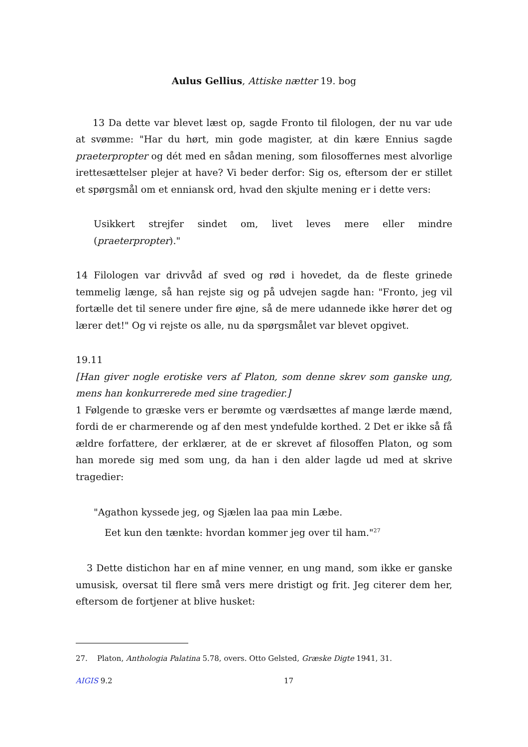Aulus Gellius, Attiske nætter 19. bog
13 Da dette var blevet læst op, sagde Fronto til filologen, der nu var ude at svømme: "Har du hørt, min gode magister, at din kære Ennius sagde praeterpropter og dét med en sådan mening, som filosoffernes mest alvorlige irettesættelser plejer at have? Vi beder derfor: Sig os, eftersom der er stillet et spørgsmål om et enniansk ord, hvad den skjulte mening er i dette vers:
Usikkert strejfer sindet om, livet leves mere eller mindre (praeterpropter)."
14 Filologen var drivvåd af sved og rød i hovedet, da de fleste grinede temmelig længe, så han rejste sig og på udvejen sagde han: "Fronto, jeg vil fortælle det til senere under fire øjne, så de mere udannede ikke hører det og lærer det!" Og vi rejste os alle, nu da spørgsmålet var blevet opgivet.
19.11
[Han giver nogle erotiske vers af Platon, som denne skrev som ganske ung, mens han konkurrerede med sine tragedier.]
1 Følgende to græske vers er berømte og værdsættes af mange lærde mænd, fordi de er charmerende og af den mest yndefulde korthed. 2 Det er ikke så få ældre forfattere, der erklærer, at de er skrevet af filosoffen Platon, og som han morede sig med som ung, da han i den alder lagde ud med at skrive tragedier:
"Agathon kyssede jeg, og Sjælen laa paa min Læbe.
Eet kun den tænkte: hvordan kommer jeg over til ham."<sup>27</sup>
3 Dette distichon har en af mine venner, en ung mand, som ikke er ganske umusisk, oversat til flere små vers mere dristigt og frit. Jeg citerer dem her, eftersom de fortjener at blive husket:
27. Platon, Anthologia Palatina 5.78, overs. Otto Gelsted, Græske Digte 1941, 31.
AIGIS 9.2 17